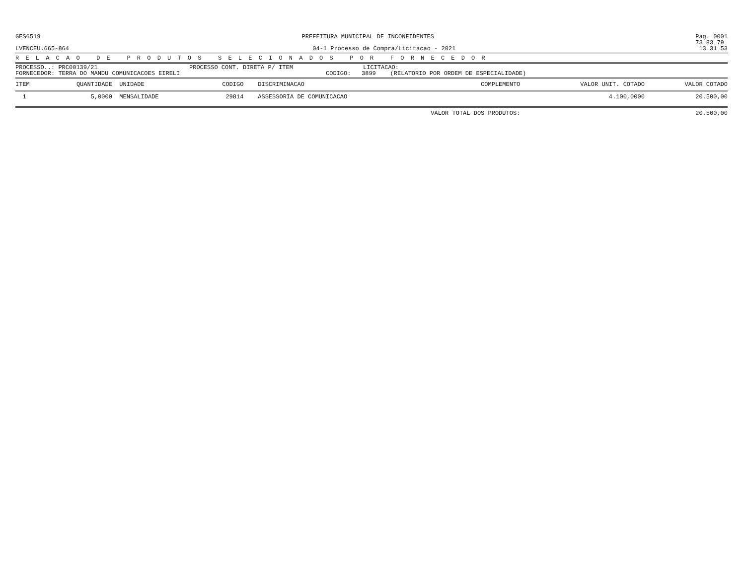GES6519 PREFEITURA MUNICIPAL DE INCONFIDENTES Pag. 0001
73 83 79
LVENCEU.665-864 04-1 Processo de Compra/Licitacao - 2021 13 31 53
R E L A C A O D E P R O D U T O S S E L E C I O N A D O S P O R F O R N E C E D O R
PROCESSO..: PRC00139/21 PROCESSO CONT. DIRETA P/ ITEM LICITACAO:
FORNECEDOR: TERRA DO MANDU COMUNICACOES EIRELI CODIGO: 3899 (RELATORIO POR ORDEM DE ESPECIALIDADE)
| ITEM | QUANTIDADE | UNIDADE | CODIGO | DISCRIMINACAO | COMPLEMENTO | VALOR UNIT. COTADO | VALOR COTADO |
| --- | --- | --- | --- | --- | --- | --- | --- |
| 1 | 5,0000 | MENSALIDADE | 29814 | ASSESSORIA DE COMUNICACAO | | 4.100,0000 | 20.500,00 |
| VALOR TOTAL DOS PRODUTOS: | | | | | | | 20.500,00 |